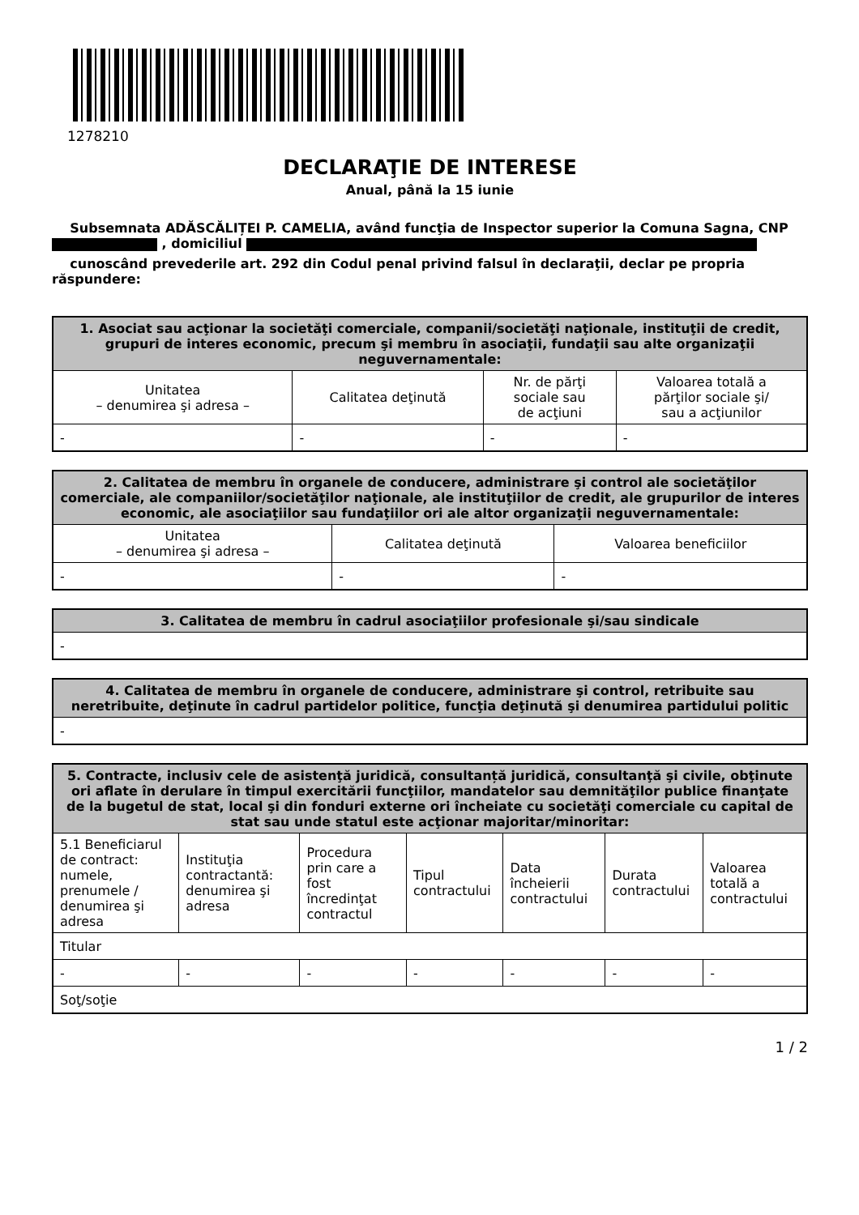1278210
DECLARAŢIE DE INTERESE
Anual, până la 15 iunie
Subsemnata ADĂSCĂLIȚEI P. CAMELIA, având funcţia de Inspector superior la Comuna Sagna, CNP
, domiciliul
cunoscând prevederile art. 292 din Codul penal privind falsul în declaraţii, declar pe propria răspundere:
| 1. Asociat sau acţionar la societăţi comerciale, companii/societăţi naţionale, instituţii de credit, grupuri de interes economic, precum şi membru în asociaţii, fundaţii sau alte organizaţii neguvernamentale: | | | |
| --- | --- | --- | --- |
| Unitatea – denumirea şi adresa – | Calitatea deţinută | Nr. de părţi sociale sau de acţiuni | Valoarea totală a părţilor sociale şi/ sau a acţiunilor |
| - | - | - | - |
| 2. Calitatea de membru în organele de conducere, administrare şi control ale societăţilor comerciale, ale companiilor/societăţilor naţionale, ale instituţiilor de credit, ale grupurilor de interes economic, ale asociaţiilor sau fundaţiilor ori ale altor organizaţii neguvernamentale: | | |
| --- | --- | --- |
| Unitatea – denumirea şi adresa – | Calitatea deţinută | Valoarea beneficiilor |
| - | - | - |
| 3. Calitatea de membru în cadrul asociaţiilor profesionale şi/sau sindicale |
| --- |
| - |
| 4. Calitatea de membru în organele de conducere, administrare şi control, retribuite sau neretribuite, deţinute în cadrul partidelor politice, funcţia deţinută şi denumirea partidului politic |
| --- |
| - |
| 5. Contracte, inclusiv cele de asistenţă juridică, consultanță juridică, consultanţă şi civile, obţinute ori aflate în derulare în timpul exercitării funcţiilor, mandatelor sau demnităţilor publice finanţate de la bugetul de stat, local şi din fonduri externe ori încheiate cu societăţi comerciale cu capital de stat sau unde statul este acţionar majoritar/minoritar: | | | | | | |
| --- | --- | --- | --- | --- | --- | --- |
| 5.1 Beneficiarul de contract: numele, prenumele / denumirea şi adresa | Instituţia contractantă: denumirea şi adresa | Procedura prin care a fost încredinţat contractul | Tipul contractului | Data încheierii contractului | Durata contractului | Valoarea totală a contractului |
| Titular | | | | | | |
| - | - | - | - | - | - | - |
| Soţ/soţie | | | | | | |
1 / 2